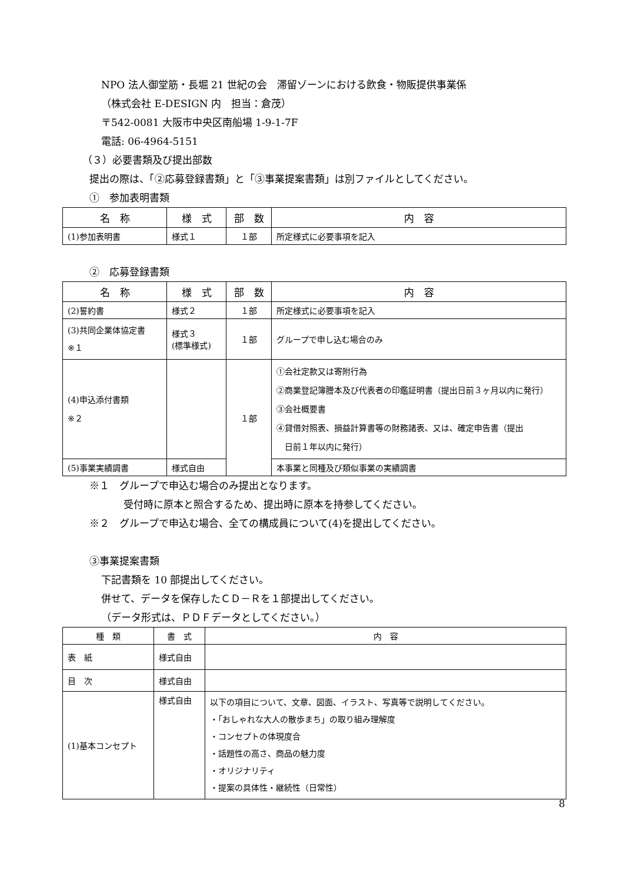NPO 法人御堂筋・長堀 21 世紀の会　滞留ゾーンにおける飲食・物販提供事業係
（株式会社 E-DESIGN 内　担当：倉茂）
〒542-0081 大阪市中央区南船場 1-9-1-7F
電話: 06-4964-5151
（３）必要書類及び提出部数
提出の際は、「②応募登録書類」と「③事業提案書類」は別ファイルとしてください。
①　参加表明書類
| 名 称 | 様 式 | 部 数 | 内 容 |
| --- | --- | --- | --- |
| (1)参加表明書 | 様式１ | １部 | 所定様式に必要事項を記入 |
②　応募登録書類
| 名 称 | 様 式 | 部 数 | 内 容 |
| --- | --- | --- | --- |
| (2)誓約書 | 様式２ | １部 | 所定様式に必要事項を記入 |
| (3)共同企業体協定書 ※１ | 様式３ (標準様式) | １部 | グループで申し込む場合のみ |
| (4)申込添付書類 ※２ | | １部 | ①会社定款又は寄附行為 ②商業登記簿謄本及び代表者の印鑑証明書（提出日前３ヶ月以内に発行） ③会社概要書 ④貸借対照表、損益計算書等の財務諸表、又は、確定申告書（提出 日前１年以内に発行） |
| (5)事業実績調書 | 様式自由 | | 本事業と同種及び類似事業の実績調書 |
※１　グループで申込む場合のみ提出となります。
受付時に原本と照合するため、提出時に原本を持参してください。
※２　グループで申込む場合、全ての構成員について(4)を提出してください。
③事業提案書類
下記書類を 10 部提出してください。
併せて、データを保存したＣＤ－Ｒを１部提出してください。
（データ形式は、ＰＤＦデータとしてください。）
| 種 類 | 書 式 | 内 容 |
| --- | --- | --- |
| 表 紙 | 様式自由 | |
| 目 次 | 様式自由 | |
| (1)基本コンセプト | 様式自由 | 以下の項目について、文章、図面、イラスト、写真等で説明してください。 ・「おしゃれな大人の散歩まち」の取り組み理解度 ・コンセプトの体現度合 ・話題性の高さ、商品の魅力度 ・オリジナリティ ・提案の具体性・継続性（日常性） |
8